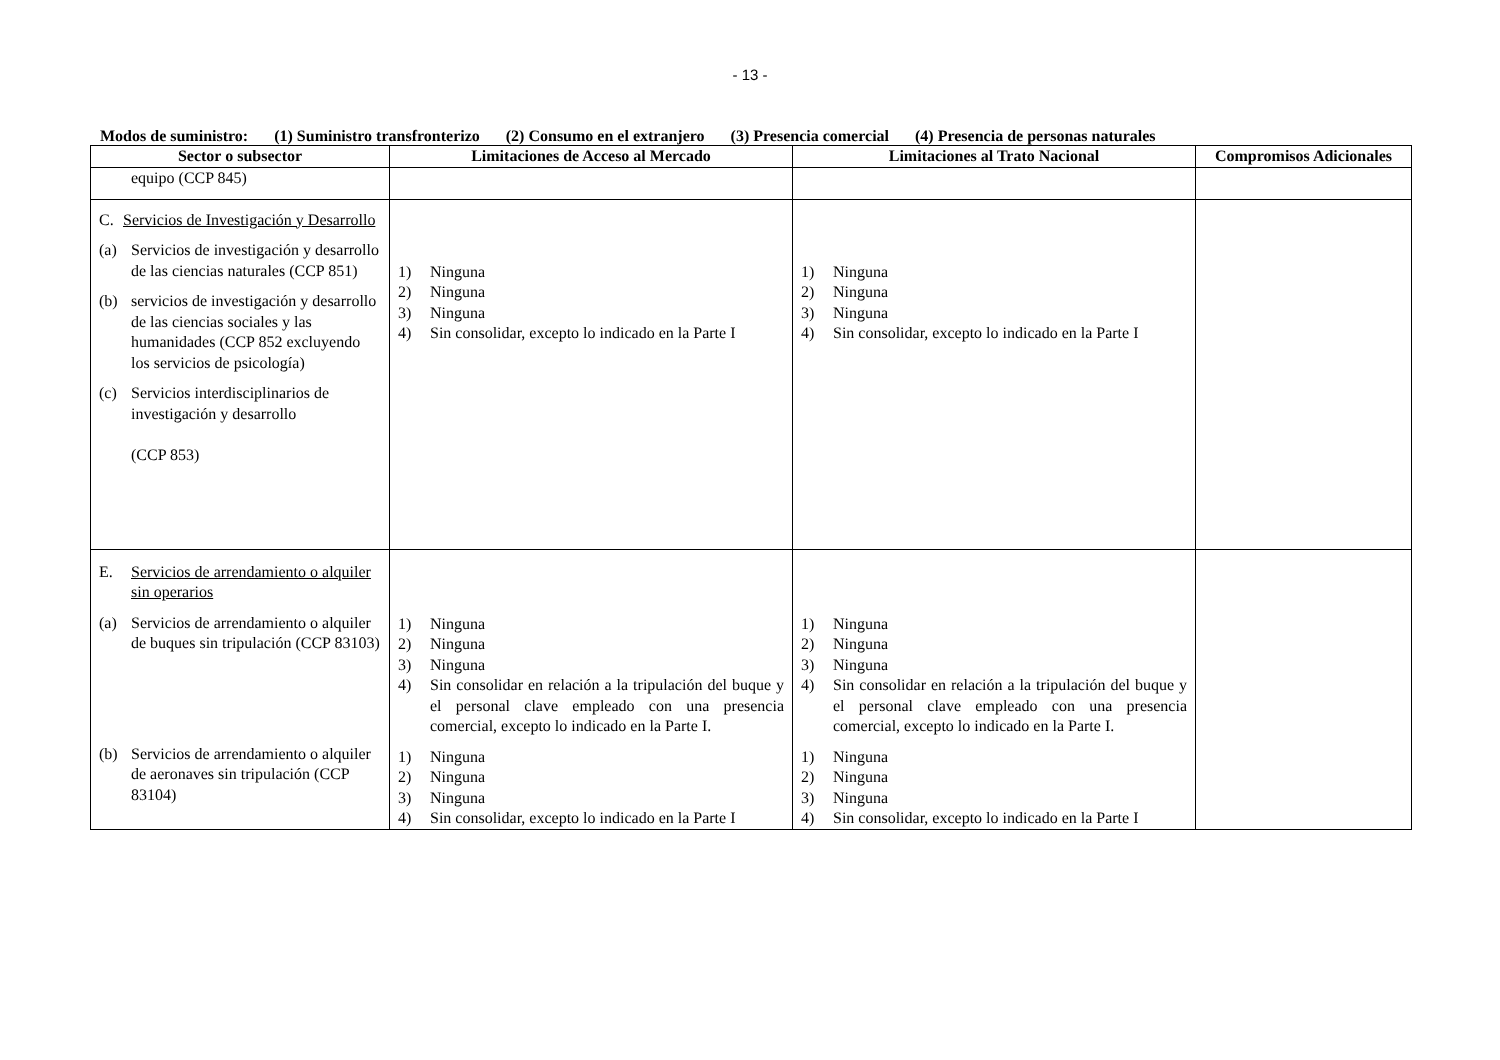- 13 -
Modos de suministro: (1) Suministro transfronterizo (2) Consumo en el extranjero (3) Presencia comercial (4) Presencia de personas naturales
| Sector o subsector | Limitaciones de Acceso al Mercado | Limitaciones al Trato Nacional | Compromisos Adicionales |
| --- | --- | --- | --- |
| equipo (CCP 845) | | | |
| C. Servicios de Investigación y Desarrollo (a) Servicios de investigación y desarrollo de las ciencias naturales (CCP 851) (b) servicios de investigación y desarrollo de las ciencias sociales y las humanidades (CCP 852 excluyendo los servicios de psicología) (c) Servicios interdisciplinarios de investigación y desarrollo (CCP 853) | 1) Ninguna 2) Ninguna 3) Ninguna 4) Sin consolidar, excepto lo indicado en la Parte I | 1) Ninguna 2) Ninguna 3) Ninguna 4) Sin consolidar, excepto lo indicado en la Parte I | |
| E. Servicios de arrendamiento o alquiler sin operarios (a) Servicios de arrendamiento o alquiler de buques sin tripulación (CCP 83103) (b) Servicios de arrendamiento o alquiler de aeronaves sin tripulación (CCP 83104) | 1) Ninguna 2) Ninguna 3) Ninguna 4) Sin consolidar en relación a la tripulación del buque y el personal clave empleado con una presencia comercial, excepto lo indicado en la Parte I. 1) Ninguna 2) Ninguna 3) Ninguna 4) Sin consolidar, excepto lo indicado en la Parte I | 1) Ninguna 2) Ninguna 3) Ninguna 4) Sin consolidar en relación a la tripulación del buque y el personal clave empleado con una presencia comercial, excepto lo indicado en la Parte I. 1) Ninguna 2) Ninguna 3) Ninguna 4) Sin consolidar, excepto lo indicado en la Parte I | |